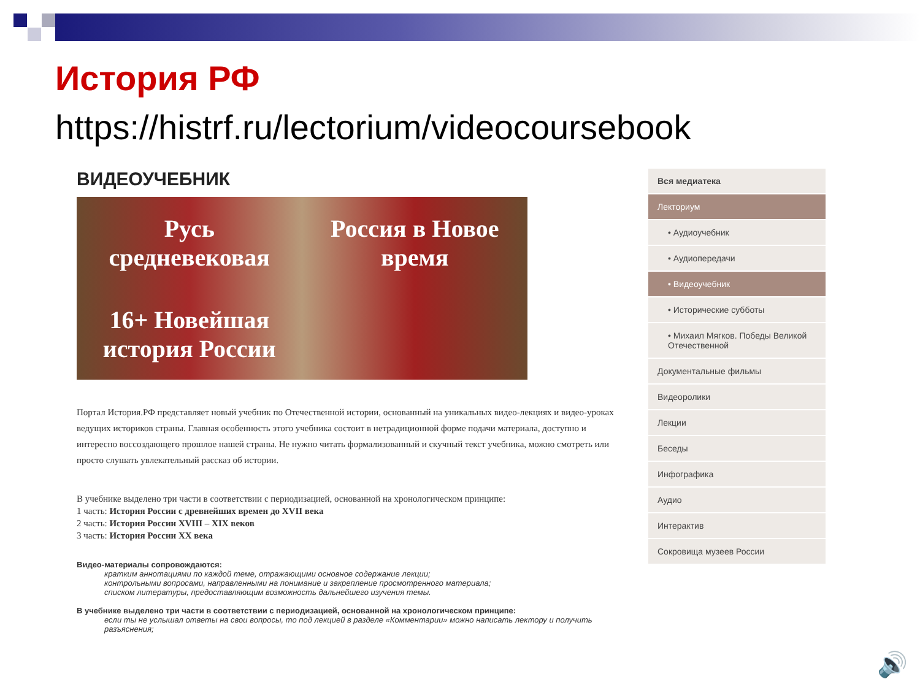История РФ
https://histrf.ru/lectorium/videocoursebook
ВИДЕОУЧЕБНИК
Русь средневековая Россия в Новое время 16+ Новейшая история России
Портал История.РФ представляет новый учебник по Отечественной истории, основанный на уникальных видео-лекциях и видео-уроках ведущих историков страны. Главная особенность этого учебника состоит в нетрадиционной форме подачи материала, доступно и интересно воссоздающего прошлое нашей страны. Не нужно читать формализованный и скучный текст учебника, можно смотреть или просто слушать увлекательный рассказ об истории.
В учебнике выделено три части в соответствии с периодизацией, основанной на хронологическом принципе:
1 часть: История России с древнейших времен до XVII века
2 часть: История России XVIII – XIX веков
3 часть: История России XX века
Видео-материалы сопровождаются:
кратким аннотациями по каждой теме, отражающими основное содержание лекции;
контрольными вопросами, направленными на понимание и закрепление просмотренного материала;
списком литературы, предоставляющим возможность дальнейшего изучения темы.
В учебнике выделено три части в соответствии с периодизацией, основанной на хронологическом принципе:
если ты не услышал ответы на свои вопросы, то под лекцией в разделе «Комментарии» можно написать лектору и получить разъяснения;
Вся медиатека
Лекториум
• Аудиоучебник
• Аудиопередачи
• Видеоучебник
• Исторические субботы
• Михаил Мягков. Победы Великой Отечественной
Документальные фильмы
Видеоролики
Лекции
Беседы
Инфографика
Аудио
Интерактив
Сокровища музеев России
🔊